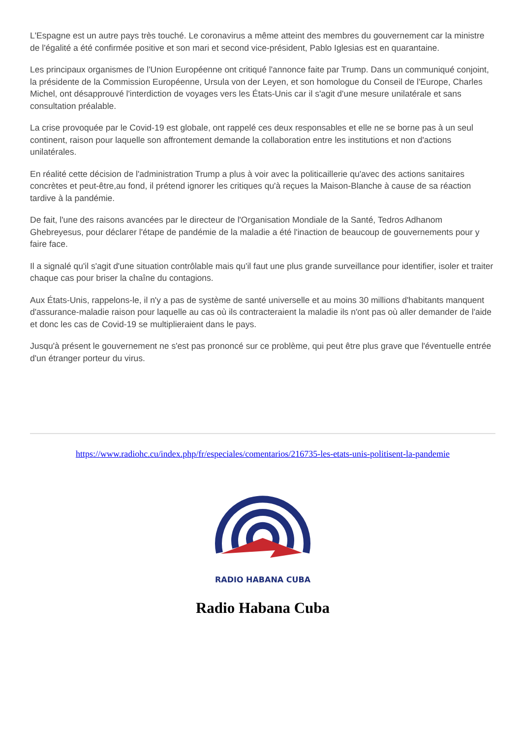L'Espagne est un autre pays très touché. Le coronavirus a même atteint des membres du gouvernement car la ministre de l'égalité a été confirmée positive et son mari et second vice-président, Pablo Iglesias est en quarantaine.
Les principaux organismes de l'Union Européenne ont critiqué l'annonce faite par Trump. Dans un communiqué conjoint, la présidente de la Commission Européenne, Ursula von der Leyen, et son homologue du Conseil de l'Europe, Charles Michel, ont désapprouvé l'interdiction de voyages vers les États-Unis car il s'agit d'une mesure unilatérale et sans consultation préalable.
La crise provoquée par le Covid-19 est globale, ont rappelé ces deux responsables et elle ne se borne pas à un seul continent, raison pour laquelle son affrontement demande la collaboration entre les institutions et non d'actions unilatérales.
En réalité cette décision de l'administration Trump a plus à voir avec la politicaillerie qu'avec des actions sanitaires concrètes et peut-être,au fond, il prétend ignorer les critiques qu'à reçues la Maison-Blanche à cause de sa réaction tardive à la pandémie.
De fait, l'une des raisons avancées par le directeur de l'Organisation Mondiale de la Santé, Tedros Adhanom Ghebreyesus, pour déclarer l'étape de pandémie de la maladie a été l'inaction de beaucoup de gouvernements pour y faire face.
Il a signalé qu'il s'agit d'une situation contrôlable mais qu'il faut une plus grande surveillance pour identifier, isoler et traiter chaque cas pour briser la chaîne du contagions.
Aux États-Unis, rappelons-le, il n'y a pas de système de santé universelle et au moins 30 millions d'habitants manquent d'assurance-maladie raison pour laquelle au cas où ils contracteraient la maladie ils n'ont pas où aller demander de l'aide et donc les cas de Covid-19 se multiplieraient dans le pays.
Jusqu'à présent le gouvernement ne s'est pas prononcé sur ce problème, qui peut être plus grave que l'éventuelle entrée d'un étranger porteur du virus.
https://www.radiohc.cu/index.php/fr/especiales/comentarios/216735-les-etats-unis-politisent-la-pandemie
RADIO HABANA CUBA
Radio Habana Cuba